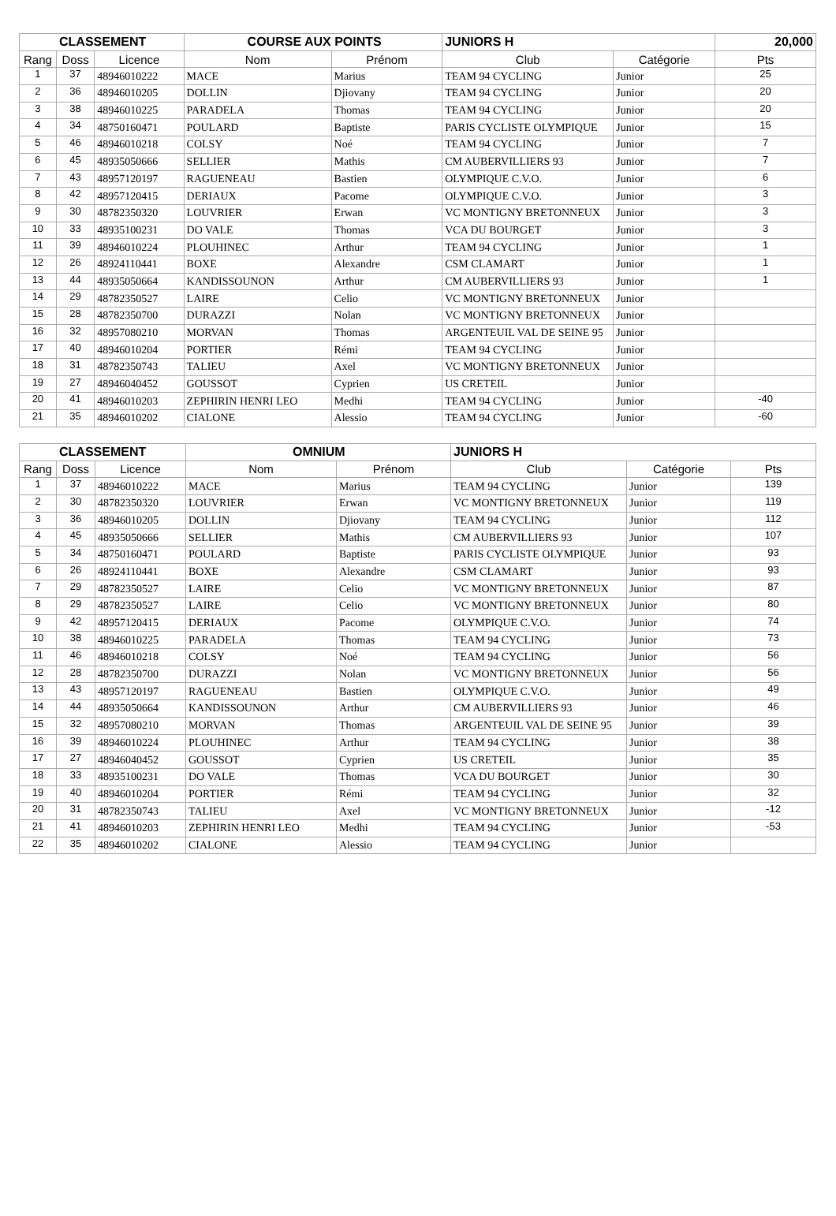| CLASSEMENT | | | COURSE AUX POINTS | | JUNIORS H | | 20,000 |
| --- | --- | --- | --- | --- | --- | --- | --- |
| Rang | Doss | Licence | Nom | Prénom | Club | Catégorie | Pts |
| 1 | 37 | 48946010222 | MACE | Marius | TEAM 94 CYCLING | Junior | 25 |
| 2 | 36 | 48946010205 | DOLLIN | Djiovany | TEAM 94 CYCLING | Junior | 20 |
| 3 | 38 | 48946010225 | PARADELA | Thomas | TEAM 94 CYCLING | Junior | 20 |
| 4 | 34 | 48750160471 | POULARD | Baptiste | PARIS CYCLISTE OLYMPIQUE | Junior | 15 |
| 5 | 46 | 48946010218 | COLSY | Noé | TEAM 94 CYCLING | Junior | 7 |
| 6 | 45 | 48935050666 | SELLIER | Mathis | CM AUBERVILLIERS 93 | Junior | 7 |
| 7 | 43 | 48957120197 | RAGUENEAU | Bastien | OLYMPIQUE C.V.O. | Junior | 6 |
| 8 | 42 | 48957120415 | DERIAUX | Pacome | OLYMPIQUE C.V.O. | Junior | 3 |
| 9 | 30 | 48782350320 | LOUVRIER | Erwan | VC MONTIGNY BRETONNEUX | Junior | 3 |
| 10 | 33 | 48935100231 | DO VALE | Thomas | VCA DU BOURGET | Junior | 3 |
| 11 | 39 | 48946010224 | PLOUHINEC | Arthur | TEAM 94 CYCLING | Junior | 1 |
| 12 | 26 | 48924110441 | BOXE | Alexandre | CSM CLAMART | Junior | 1 |
| 13 | 44 | 48935050664 | KANDISSOUNON | Arthur | CM AUBERVILLIERS 93 | Junior | 1 |
| 14 | 29 | 48782350527 | LAIRE | Celio | VC MONTIGNY BRETONNEUX | Junior | |
| 15 | 28 | 48782350700 | DURAZZI | Nolan | VC MONTIGNY BRETONNEUX | Junior | |
| 16 | 32 | 48957080210 | MORVAN | Thomas | ARGENTEUIL VAL DE SEINE 95 | Junior | |
| 17 | 40 | 48946010204 | PORTIER | Rémi | TEAM 94 CYCLING | Junior | |
| 18 | 31 | 48782350743 | TALIEU | Axel | VC MONTIGNY BRETONNEUX | Junior | |
| 19 | 27 | 48946040452 | GOUSSOT | Cyprien | US CRETEIL | Junior | |
| 20 | 41 | 48946010203 | ZEPHIRIN HENRI LEO | Medhi | TEAM 94 CYCLING | Junior | -40 |
| 21 | 35 | 48946010202 | CIALONE | Alessio | TEAM 94 CYCLING | Junior | -60 |
| CLASSEMENT | | | OMNIUM | | JUNIORS H | | |
| --- | --- | --- | --- | --- | --- | --- | --- |
| Rang | Doss | Licence | Nom | Prénom | Club | Catégorie | Pts |
| 1 | 37 | 48946010222 | MACE | Marius | TEAM 94 CYCLING | Junior | 139 |
| 2 | 30 | 48782350320 | LOUVRIER | Erwan | VC MONTIGNY BRETONNEUX | Junior | 119 |
| 3 | 36 | 48946010205 | DOLLIN | Djiovany | TEAM 94 CYCLING | Junior | 112 |
| 4 | 45 | 48935050666 | SELLIER | Mathis | CM AUBERVILLIERS 93 | Junior | 107 |
| 5 | 34 | 48750160471 | POULARD | Baptiste | PARIS CYCLISTE OLYMPIQUE | Junior | 93 |
| 6 | 26 | 48924110441 | BOXE | Alexandre | CSM CLAMART | Junior | 93 |
| 7 | 29 | 48782350527 | LAIRE | Celio | VC MONTIGNY BRETONNEUX | Junior | 87 |
| 8 | 29 | 48782350527 | LAIRE | Celio | VC MONTIGNY BRETONNEUX | Junior | 80 |
| 9 | 42 | 48957120415 | DERIAUX | Pacome | OLYMPIQUE C.V.O. | Junior | 74 |
| 10 | 38 | 48946010225 | PARADELA | Thomas | TEAM 94 CYCLING | Junior | 73 |
| 11 | 46 | 48946010218 | COLSY | Noé | TEAM 94 CYCLING | Junior | 56 |
| 12 | 28 | 48782350700 | DURAZZI | Nolan | VC MONTIGNY BRETONNEUX | Junior | 56 |
| 13 | 43 | 48957120197 | RAGUENEAU | Bastien | OLYMPIQUE C.V.O. | Junior | 49 |
| 14 | 44 | 48935050664 | KANDISSOUNON | Arthur | CM AUBERVILLIERS 93 | Junior | 46 |
| 15 | 32 | 48957080210 | MORVAN | Thomas | ARGENTEUIL VAL DE SEINE 95 | Junior | 39 |
| 16 | 39 | 48946010224 | PLOUHINEC | Arthur | TEAM 94 CYCLING | Junior | 38 |
| 17 | 27 | 48946040452 | GOUSSOT | Cyprien | US CRETEIL | Junior | 35 |
| 18 | 33 | 48935100231 | DO VALE | Thomas | VCA DU BOURGET | Junior | 30 |
| 19 | 40 | 48946010204 | PORTIER | Rémi | TEAM 94 CYCLING | Junior | 32 |
| 20 | 31 | 48782350743 | TALIEU | Axel | VC MONTIGNY BRETONNEUX | Junior | -12 |
| 21 | 41 | 48946010203 | ZEPHIRIN HENRI LEO | Medhi | TEAM 94 CYCLING | Junior | -53 |
| 22 | 35 | 48946010202 | CIALONE | Alessio | TEAM 94 CYCLING | Junior | |